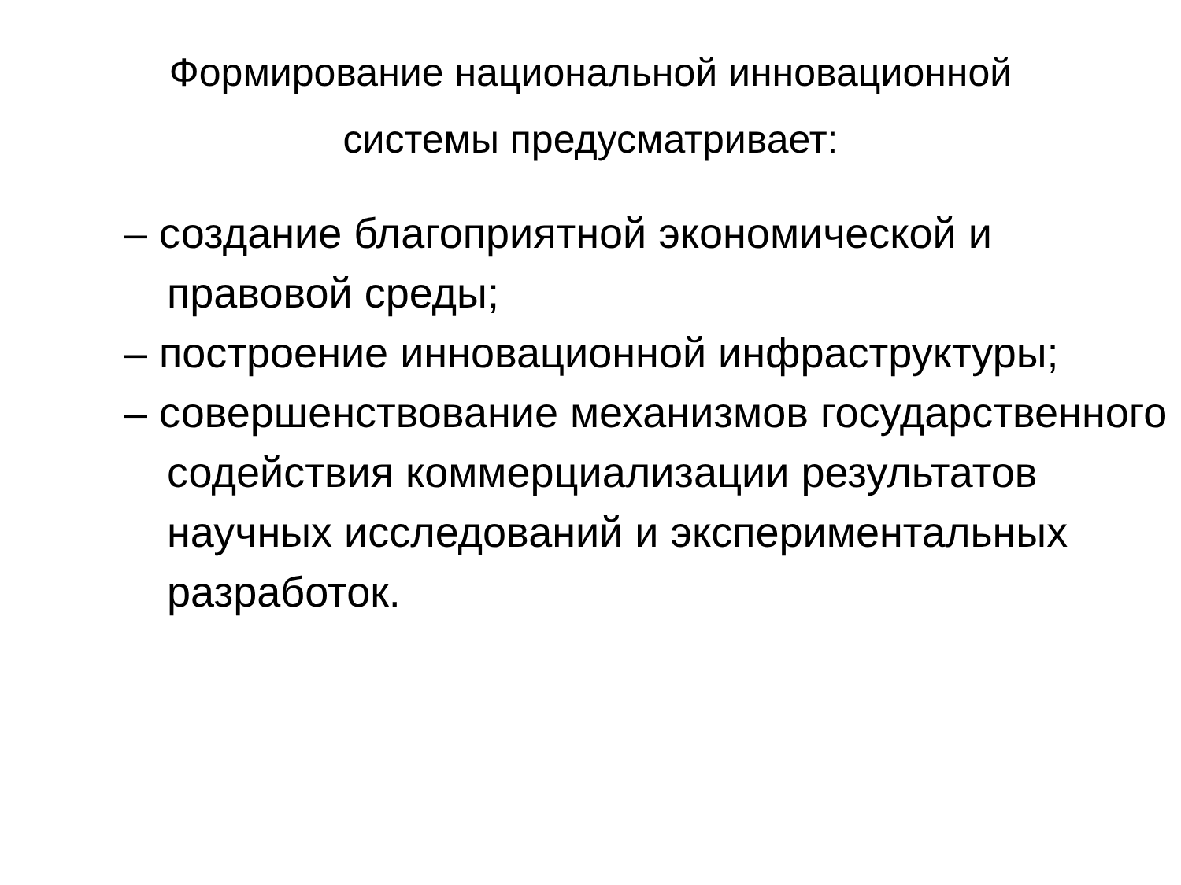Формирование национальной инновационной
системы предусматривает:
– создание благоприятной экономической и правовой среды;
– построение инновационной инфраструктуры;
– совершенствование механизмов государственного содействия коммерциализации результатов научных исследований и экспериментальных разработок.